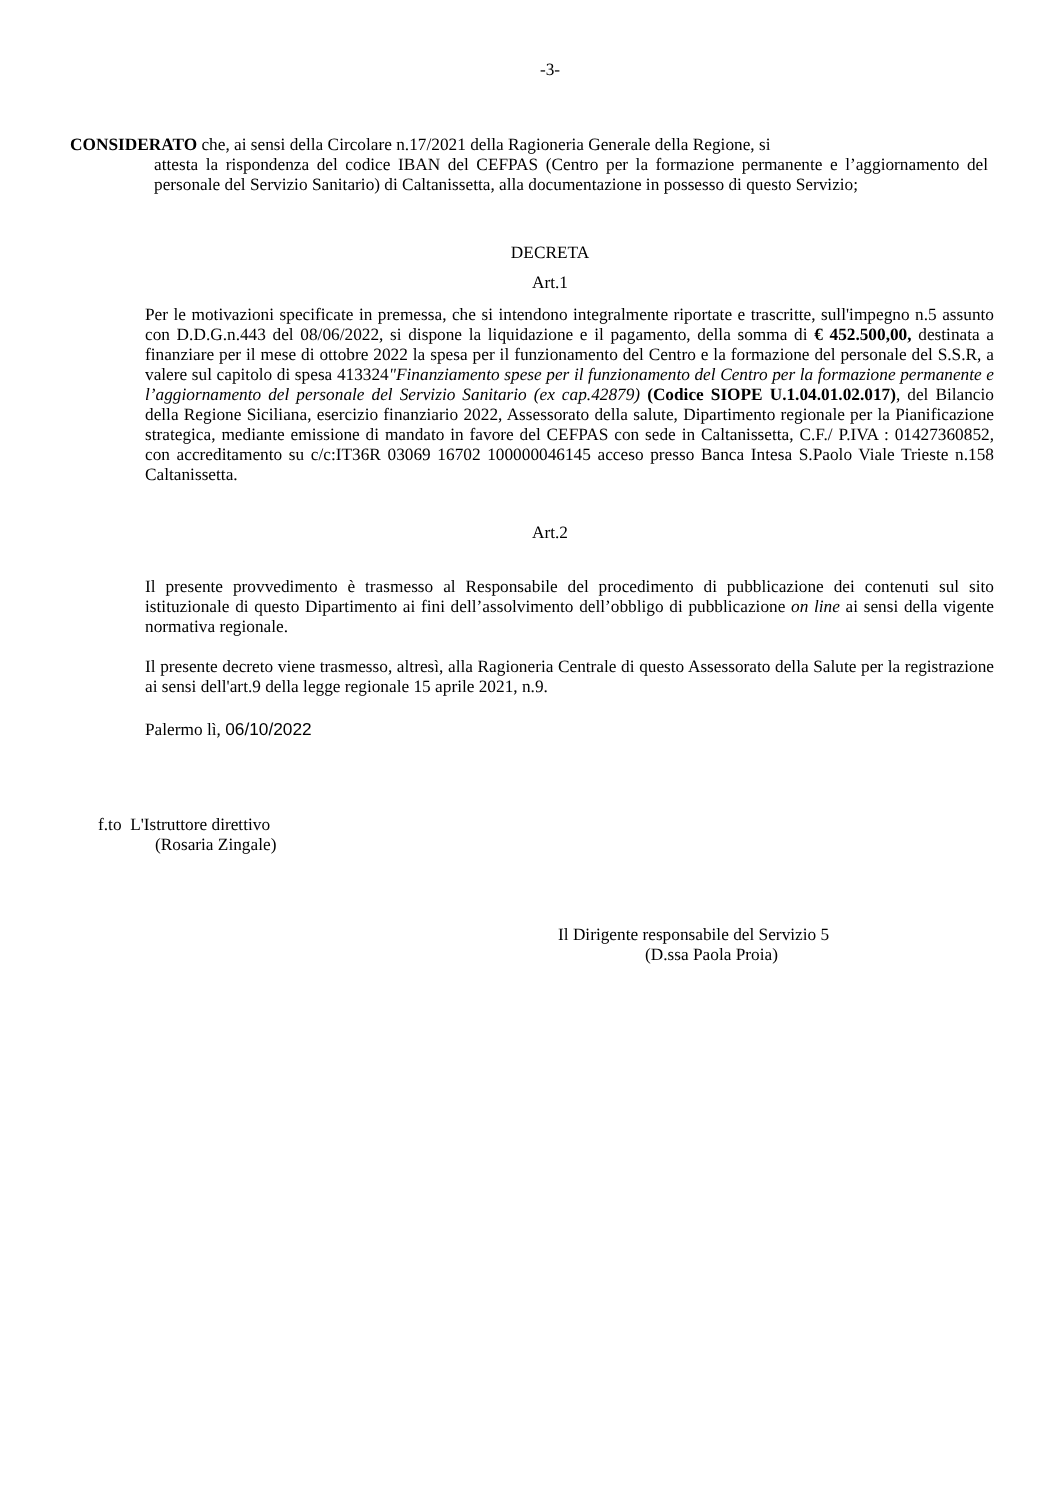-3-
CONSIDERATO che, ai sensi della Circolare n.17/2021 della Ragioneria Generale della Regione, si
attesta la rispondenza del codice IBAN del CEFPAS (Centro per la formazione permanente e l’aggiornamento del personale del Servizio Sanitario) di Caltanissetta, alla documentazione in possesso di questo Servizio;
DECRETA
Art.1
Per le motivazioni specificate in premessa, che si intendono integralmente riportate e trascritte, sull'impegno n.5 assunto con D.D.G.n.443 del 08/06/2022, si dispone la liquidazione e il pagamento, della somma di € 452.500,00, destinata a finanziare per il mese di ottobre 2022 la spesa per il funzionamento del Centro e la formazione del personale del S.S.R, a valere sul capitolo di spesa 413324"Finanziamento spese per il funzionamento del Centro per la formazione permanente e l’aggiornamento del personale del Servizio Sanitario (ex cap.42879) (Codice SIOPE U.1.04.01.02.017), del Bilancio della Regione Siciliana, esercizio finanziario 2022, Assessorato della salute, Dipartimento regionale per la Pianificazione strategica, mediante emissione di mandato in favore del CEFPAS con sede in Caltanissetta, C.F./ P.IVA : 01427360852, con accreditamento su c/c:IT36R 03069 16702 100000046145 acceso presso Banca Intesa S.Paolo Viale Trieste n.158 Caltanissetta.
Art.2
Il presente provvedimento è trasmesso al Responsabile del procedimento di pubblicazione dei contenuti sul sito istituzionale di questo Dipartimento ai fini dell’assolvimento dell’obbligo di pubblicazione on line ai sensi della vigente normativa regionale.
Il presente decreto viene trasmesso, altresì, alla Ragioneria Centrale di questo Assessorato della Salute per la registrazione ai sensi dell'art.9 della legge regionale 15 aprile 2021, n.9.
Palermo lì, 06/10/2022
f.to L'Istruttore direttivo
(Rosaria Zingale)
Il Dirigente responsabile del Servizio 5
(D.ssa Paola Proia)